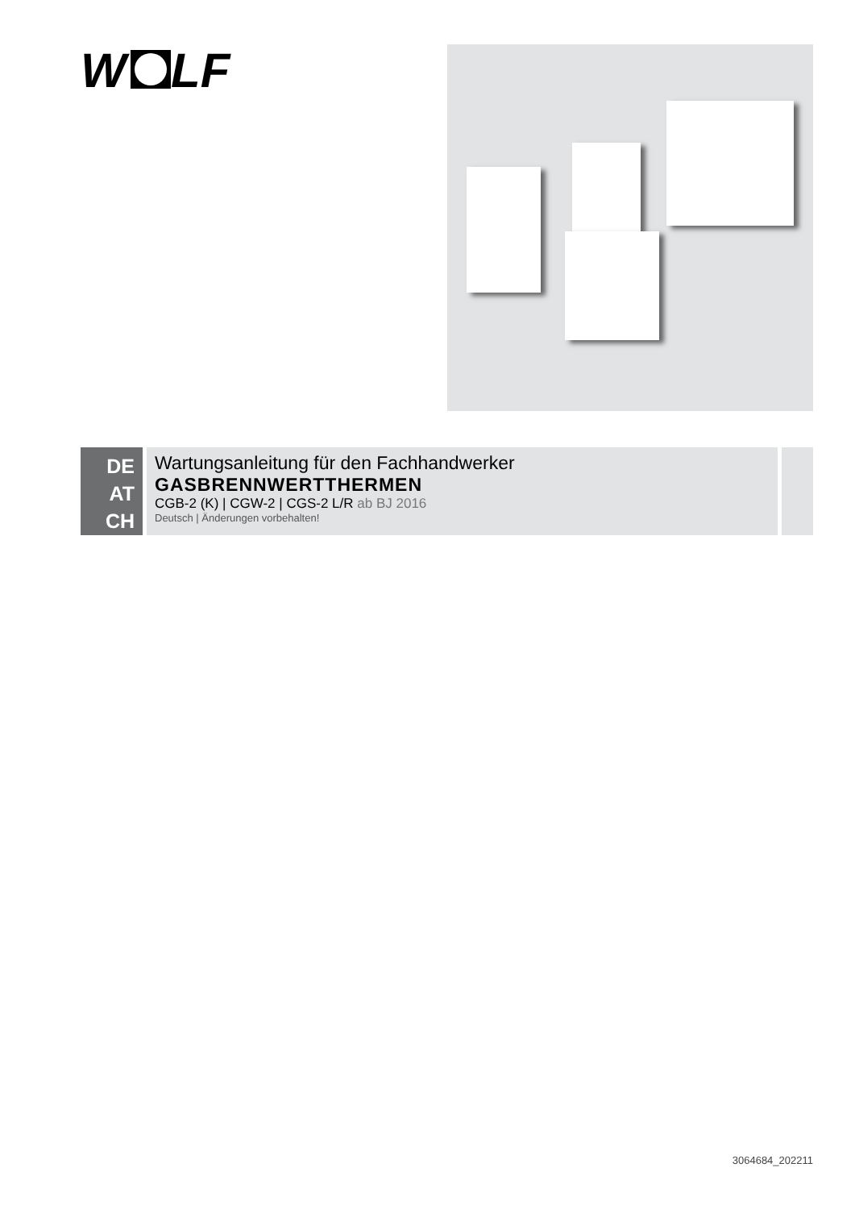W
LF
DE
AT
CH
Wartungsanleitung für den Fachhandwerker
GASBRENNWERTTHERMEN
CGB-2 (K) | CGW-2 | CGS-2 L/R ab BJ 2016
Deutsch | Änderungen vorbehalten!
3064684_202211